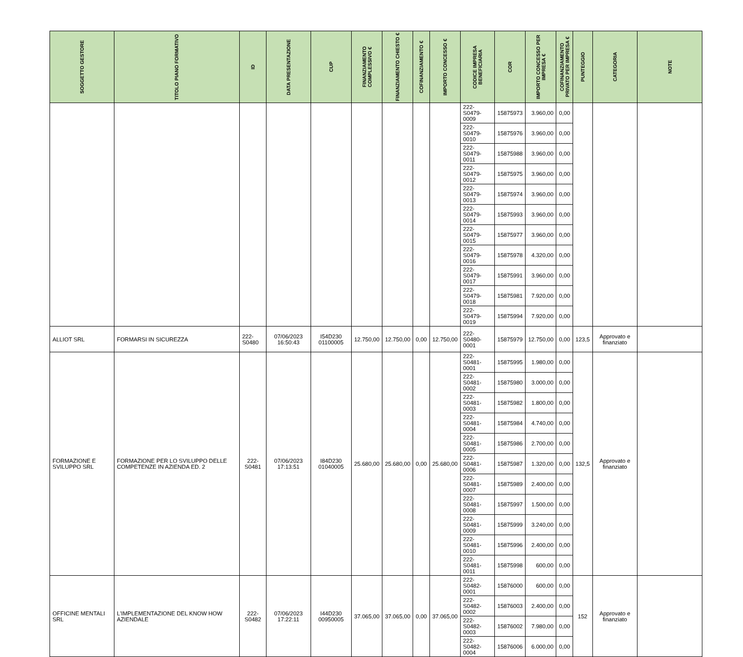| SOGGETTO GESTORE | TITOLO PIANO FORMATIVO | ID | DATA PRESENTAZIONE | CUP | FINANZIAMENTO COMPLESSIVO € | FINANZIAMENTO CHIESTO € | COFINANZIAMENTO € | IMPORTO CONCESSO € | CODICE IMPRESA BENEFICIARIA | COR | IMPORTO CONCESSO PER IMPRESA € | COFINANZIAMENTO PRIVATO PER IMPRESA € | PUNTEGGIO | CATEGORIA | NOTE |
| --- | --- | --- | --- | --- | --- | --- | --- | --- | --- | --- | --- | --- | --- | --- | --- |
| | | | | | | | | | 222-S0479-0009 | 15875973 | 3.960,00 | 0,00 | | | |
| | | | | | | | | | 222-S0479-0010 | 15875976 | 3.960,00 | 0,00 | | | |
| | | | | | | | | | 222-S0479-0011 | 15875988 | 3.960,00 | 0,00 | | | |
| | | | | | | | | | 222-S0479-0012 | 15875975 | 3.960,00 | 0,00 | | | |
| | | | | | | | | | 222-S0479-0013 | 15875974 | 3.960,00 | 0,00 | | | |
| | | | | | | | | | 222-S0479-0014 | 15875993 | 3.960,00 | 0,00 | | | |
| | | | | | | | | | 222-S0479-0015 | 15875977 | 3.960,00 | 0,00 | | | |
| | | | | | | | | | 222-S0479-0016 | 15875978 | 4.320,00 | 0,00 | | | |
| | | | | | | | | | 222-S0479-0017 | 15875991 | 3.960,00 | 0,00 | | | |
| | | | | | | | | | 222-S0479-0018 | 15875981 | 7.920,00 | 0,00 | | | |
| | | | | | | | | | 222-S0479-0019 | 15875994 | 7.920,00 | 0,00 | | | |
| ALLIOT SRL | FORMARSI IN SICUREZZA | 222-S0480 | 07/06/2023 16:50:43 | I54D230 01100005 | 12.750,00 | 12.750,00 | 0,00 | 12.750,00 | 222-S0480-0001 | 15875979 | 12.750,00 | 0,00 | 123,5 | Approvato e finanziato | |
| FORMAZIONE E SVILUPPO SRL | FORMAZIONE PER LO SVILUPPO DELLE COMPETENZE IN AZIENDA ED. 2 | 222-S0481 | 07/06/2023 17:13:51 | I84D230 01040005 | 25.680,00 | 25.680,00 | 0,00 | 25.680,00 | 222-S0481-0001 | 15875995 | 1.980,00 | 0,00 | 132,5 | Approvato e finanziato | |
| | | | | | | | | | 222-S0481-0002 | 15875980 | 3.000,00 | 0,00 | | | |
| | | | | | | | | | 222-S0481-0003 | 15875982 | 1.800,00 | 0,00 | | | |
| | | | | | | | | | 222-S0481-0004 | 15875984 | 4.740,00 | 0,00 | | | |
| | | | | | | | | | 222-S0481-0005 | 15875986 | 2.700,00 | 0,00 | | | |
| | | | | | | | | | 222-S0481-0006 | 15875987 | 1.320,00 | 0,00 | | | |
| | | | | | | | | | 222-S0481-0007 | 15875989 | 2.400,00 | 0,00 | | | |
| | | | | | | | | | 222-S0481-0008 | 15875997 | 1.500,00 | 0,00 | | | |
| | | | | | | | | | 222-S0481-0009 | 15875999 | 3.240,00 | 0,00 | | | |
| | | | | | | | | | 222-S0481-0010 | 15875996 | 2.400,00 | 0,00 | | | |
| | | | | | | | | | 222-S0481-0011 | 15875998 | 600,00 | 0,00 | | | |
| OFFICINE MENTALI SRL | L'IMPLEMENTAZIONE DEL KNOW HOW AZIENDALE | 222-S0482 | 07/06/2023 17:22:11 | I44D230 00950005 | 37.065,00 | 37.065,00 | 0,00 | 37.065,00 | 222-S0482-0001 | 15876000 | 600,00 | 0,00 | 152 | Approvato e finanziato | |
| | | | | | | | | | 222-S0482-0002 | 15876003 | 2.400,00 | 0,00 | | | |
| | | | | | | | | | 222-S0482-0003 | 15876002 | 7.980,00 | 0,00 | | | |
| | | | | | | | | | 222-S0482-0004 | 15876006 | 6.000,00 | 0,00 | | | |